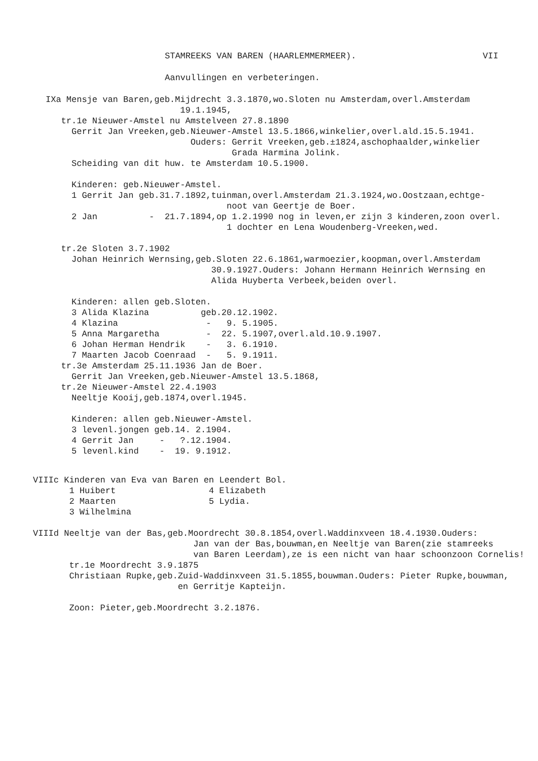STAMREEKS VAN BAREN (HAARLEMMERMEER).
VII
Aanvullingen en verbeteringen.
IXa Mensje van Baren,geb.Mijdrecht 3.3.1870,wo.Sloten nu Amsterdam,overl.Amsterdam 19.1.1945, tr.1e Nieuwer-Amstel nu Amstelveen 27.8.1890 Gerrit Jan Vreeken,geb.Nieuwer-Amstel 13.5.1866,winkelier,overl.ald.15.5.1941. Ouders: Gerrit Vreeken,geb.±1824,aschophaalder,winkelier Grada Harmina Jolink. Scheiding van dit huw. te Amsterdam 10.5.1900. Kinderen: geb.Nieuwer-Amstel. 1 Gerrit Jan geb.31.7.1892,tuinman,overl.Amsterdam 21.3.1924,wo.Oostzaan,echtge- noot van Geertje de Boer. 2 Jan - 21.7.1894,op 1.2.1990 nog in leven,er zijn 3 kinderen,zoon overl. 1 dochter en Lena Woudenberg-Vreeken,wed. tr.2e Sloten 3.7.1902 Johan Heinrich Wernsing,geb.Sloten 22.6.1861,warmoezier,koopman,overl.Amsterdam 30.9.1927.Ouders: Johann Hermann Heinrich Wernsing en Alida Huyberta Verbeek,beiden overl. Kinderen: allen geb.Sloten. 3 Alida Klazina geb.20.12.1902. 4 Klazina - 9. 5.1905. 5 Anna Margaretha - 22. 5.1907,overl.ald.10.9.1907. 6 Johan Herman Hendrik - 3. 6.1910. 7 Maarten Jacob Coenraad - 5. 9.1911. tr.3e Amsterdam 25.11.1936 Jan de Boer. Gerrit Jan Vreeken,geb.Nieuwer-Amstel 13.5.1868, tr.2e Nieuwer-Amstel 22.4.1903 Neeltje Kooij,geb.1874,overl.1945. Kinderen: allen geb.Nieuwer-Amstel. 3 levenl.jongen geb.14. 2.1904. 4 Gerrit Jan - ?.12.1904. 5 levenl.kind - 19. 9.1912.
VIIIc Kinderen van Eva van Baren en Leendert Bol. 1 Huibert 4 Elizabeth 2 Maarten 5 Lydia. 3 Wilhelmina VIIId Neeltje van der Bas,geb.Moordrecht 30.8.1854,overl.Waddinxveen 18.4.1930.Ouders: Jan van der Bas,bouwman,en Neeltje van Baren(zie stamreeks van Baren Leerdam),ze is een nicht van haar schoonzoon Cornelis! tr.1e Moordrecht 3.9.1875 Christiaan Rupke,geb.Zuid-Waddinxveen 31.5.1855,bouwman.Ouders: Pieter Rupke,bouwman, en Gerritje Kapteijn. Zoon: Pieter,geb.Moordrecht 3.2.1876.